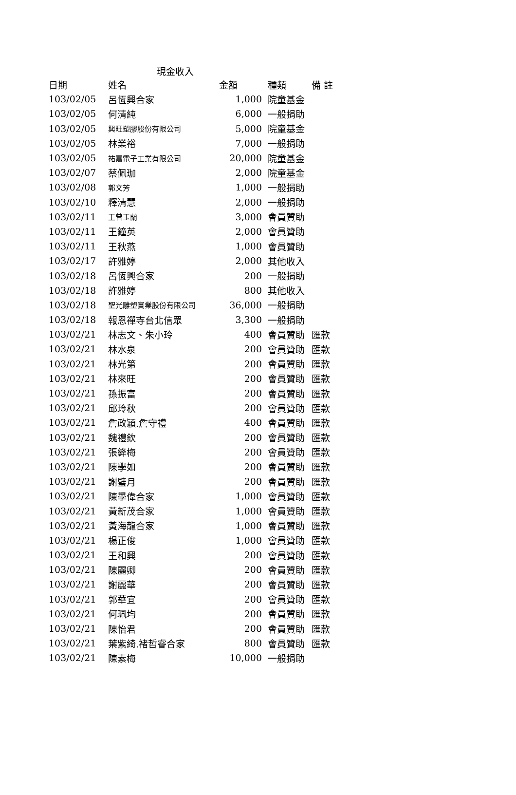現金收入
| 日期 | 姓名 | 金額 | 種類 | 備 註 |
| --- | --- | --- | --- | --- |
| 103/02/05 | 呂恆興合家 | 1,000 | 院童基金 | |
| 103/02/05 | 何清純 | 6,000 | 一般捐助 | |
| 103/02/05 | 興旺塑膠股份有限公司 | 5,000 | 院童基金 | |
| 103/02/05 | 林業裕 | 7,000 | 一般捐助 | |
| 103/02/05 | 祐嘉電子工業有限公司 | 20,000 | 院童基金 | |
| 103/02/07 | 蔡佩珈 | 2,000 | 院童基金 | |
| 103/02/08 | 郭文芳 | 1,000 | 一般捐助 | |
| 103/02/10 | 釋清慧 | 2,000 | 一般捐助 | |
| 103/02/11 | 王曾玉蘭 | 3,000 | 會員贊助 | |
| 103/02/11 | 王鐘英 | 2,000 | 會員贊助 | |
| 103/02/11 | 王秋燕 | 1,000 | 會員贊助 | |
| 103/02/17 | 許雅婷 | 2,000 | 其他收入 | |
| 103/02/18 | 呂恆興合家 | 200 | 一般捐助 | |
| 103/02/18 | 許雅婷 | 800 | 其他收入 | |
| 103/02/18 | 聖光雕塑實業股份有限公司 | 36,000 | 一般捐助 | |
| 103/02/18 | 報恩禪寺台北信眾 | 3,300 | 一般捐助 | |
| 103/02/21 | 林志文、朱小玲 | 400 | 會員贊助 | 匯款 |
| 103/02/21 | 林水泉 | 200 | 會員贊助 | 匯款 |
| 103/02/21 | 林光第 | 200 | 會員贊助 | 匯款 |
| 103/02/21 | 林來旺 | 200 | 會員贊助 | 匯款 |
| 103/02/21 | 孫振富 | 200 | 會員贊助 | 匯款 |
| 103/02/21 | 邱玲秋 | 200 | 會員贊助 | 匯款 |
| 103/02/21 | 詹政穎.詹守禮 | 400 | 會員贊助 | 匯款 |
| 103/02/21 | 魏禮欽 | 200 | 會員贊助 | 匯款 |
| 103/02/21 | 張絳梅 | 200 | 會員贊助 | 匯款 |
| 103/02/21 | 陳學如 | 200 | 會員贊助 | 匯款 |
| 103/02/21 | 謝璧月 | 200 | 會員贊助 | 匯款 |
| 103/02/21 | 陳學偉合家 | 1,000 | 會員贊助 | 匯款 |
| 103/02/21 | 黃新茂合家 | 1,000 | 會員贊助 | 匯款 |
| 103/02/21 | 黃海龍合家 | 1,000 | 會員贊助 | 匯款 |
| 103/02/21 | 楊正俊 | 1,000 | 會員贊助 | 匯款 |
| 103/02/21 | 王和興 | 200 | 會員贊助 | 匯款 |
| 103/02/21 | 陳麗卿 | 200 | 會員贊助 | 匯款 |
| 103/02/21 | 謝麗華 | 200 | 會員贊助 | 匯款 |
| 103/02/21 | 郭華宜 | 200 | 會員贊助 | 匯款 |
| 103/02/21 | 何珮均 | 200 | 會員贊助 | 匯款 |
| 103/02/21 | 陳怡君 | 200 | 會員贊助 | 匯款 |
| 103/02/21 | 葉紫綺.褚哲睿合家 | 800 | 會員贊助 | 匯款 |
| 103/02/21 | 陳素梅 | 10,000 | 一般捐助 | |